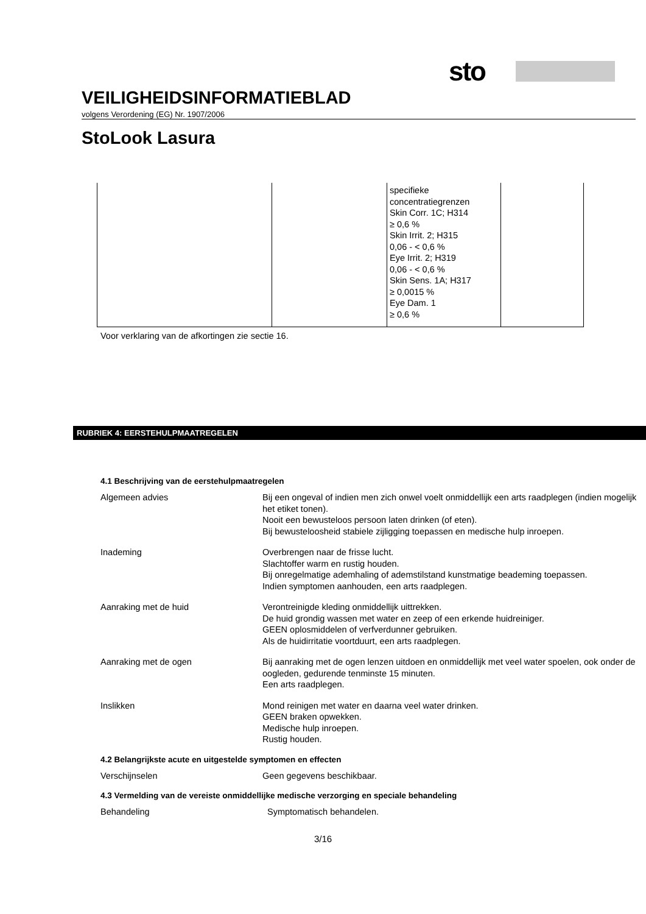sto
VEILIGHEIDSINFORMATIEBLAD
volgens Verordening (EG) Nr. 1907/2006
StoLook Lasura
| | | specifieke concentratiegrenzen Skin Corr. 1C; H314 ≥ 0,6 % Skin Irrit. 2; H315 0,06 - < 0,6 % Eye Irrit. 2; H319 0,06 - < 0,6 % Skin Sens. 1A; H317 ≥ 0,0015 % Eye Dam. 1 ≥ 0,6 % | |
Voor verklaring van de afkortingen zie sectie 16.
RUBRIEK 4: EERSTEHULPMAATREGELEN
4.1 Beschrijving van de eerstehulpmaatregelen
| Algemeen advies | Bij een ongeval of indien men zich onwel voelt onmiddellijk een arts raadplegen (indien mogelijk het etiket tonen). Nooit een bewusteloos persoon laten drinken (of eten). Bij bewusteloosheid stabiele zijligging toepassen en medische hulp inroepen. |
| Inademing | Overbrengen naar de frisse lucht. Slachtoffer warm en rustig houden. Bij onregelmatige ademhaling of ademstilstand kunstmatige beademing toepassen. Indien symptomen aanhouden, een arts raadplegen. |
| Aanraking met de huid | Verontreinigde kleding onmiddellijk uittrekken. De huid grondig wassen met water en zeep of een erkende huidreiniger. GEEN oplosmiddelen of verfverdunner gebruiken. Als de huidirritatie voortduurt, een arts raadplegen. |
| Aanraking met de ogen | Bij aanraking met de ogen lenzen uitdoen en onmiddellijk met veel water spoelen, ook onder de oogleden, gedurende tenminste 15 minuten. Een arts raadplegen. |
| Inslikken | Mond reinigen met water en daarna veel water drinken. GEEN braken opwekken. Medische hulp inroepen. Rustig houden. |
4.2 Belangrijkste acute en uitgestelde symptomen en effecten
| Verschijnselen | Geen gegevens beschikbaar. |
4.3 Vermelding van de vereiste onmiddellijke medische verzorging en speciale behandeling
| Behandeling | Symptomatisch behandelen. |
3/16